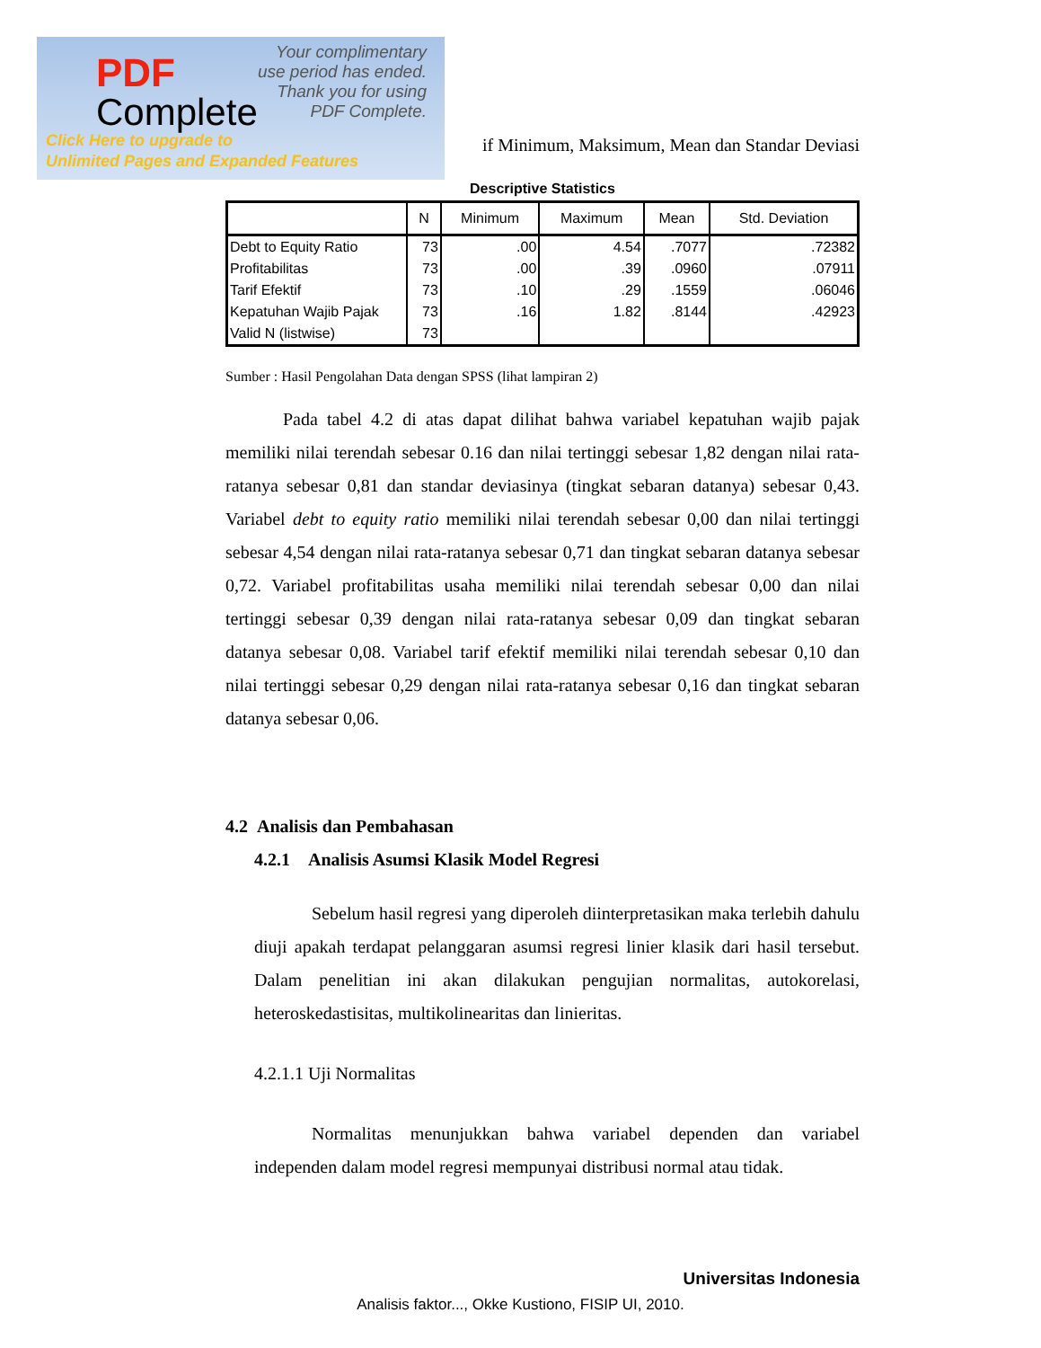PDF
Complete
Your complimentary
use period has ended.
Thank you for using
PDF Complete.
Click Here to upgrade to
Unlimited Pages and Expanded Features
if Minimum, Maksimum, Mean dan Standar Deviasi
Descriptive Statistics
| | N | Minimum | Maximum | Mean | Std. Deviation |
| --- | --- | --- | --- | --- | --- |
| Debt to Equity Ratio | 73 | .00 | 4.54 | .7077 | .72382 |
| Profitabilitas | 73 | .00 | .39 | .0960 | .07911 |
| Tarif Efektif | 73 | .10 | .29 | .1559 | .06046 |
| Kepatuhan Wajib Pajak | 73 | .16 | 1.82 | .8144 | .42923 |
| Valid N (listwise) | 73 | | | | |
Sumber : Hasil Pengolahan Data dengan SPSS (lihat lampiran 2)
Pada tabel 4.2 di atas dapat dilihat bahwa variabel kepatuhan wajib pajak memiliki nilai terendah sebesar 0.16 dan nilai tertinggi sebesar 1,82 dengan nilai rata-ratanya sebesar 0,81 dan standar deviasinya (tingkat sebaran datanya) sebesar 0,43. Variabel debt to equity ratio memiliki nilai terendah sebesar 0,00 dan nilai tertinggi sebesar 4,54 dengan nilai rata-ratanya sebesar 0,71 dan tingkat sebaran datanya sebesar 0,72. Variabel profitabilitas usaha memiliki nilai terendah sebesar 0,00 dan nilai tertinggi sebesar 0,39 dengan nilai rata-ratanya sebesar 0,09 dan tingkat sebaran datanya sebesar 0,08. Variabel tarif efektif memiliki nilai terendah sebesar 0,10 dan nilai tertinggi sebesar 0,29 dengan nilai rata-ratanya sebesar 0,16 dan tingkat sebaran datanya sebesar 0,06.
4.2 Analisis dan Pembahasan
4.2.1 Analisis Asumsi Klasik Model Regresi
Sebelum hasil regresi yang diperoleh diinterpretasikan maka terlebih dahulu diuji apakah terdapat pelanggaran asumsi regresi linier klasik dari hasil tersebut. Dalam penelitian ini akan dilakukan pengujian normalitas, autokorelasi, heteroskedastisitas, multikolinearitas dan linieritas.
4.2.1.1 Uji Normalitas
Normalitas menunjukkan bahwa variabel dependen dan variabel independen dalam model regresi mempunyai distribusi normal atau tidak.
Universitas Indonesia
Analisis faktor..., Okke Kustiono, FISIP UI, 2010.